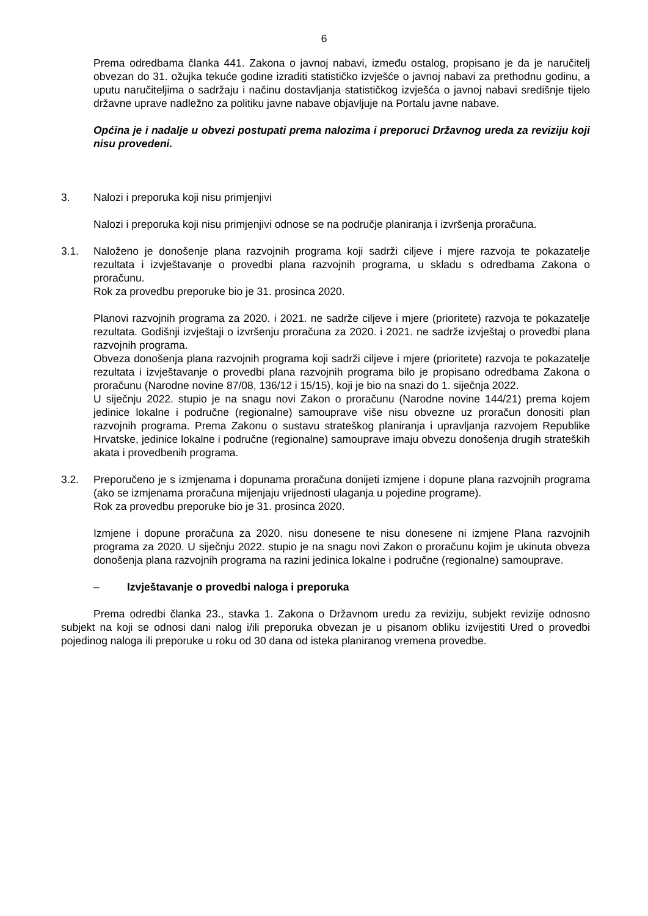6
Prema odredbama članka 441. Zakona o javnoj nabavi, između ostalog, propisano je da je naručitelj obvezan do 31. ožujka tekuće godine izraditi statističko izvješće o javnoj nabavi za prethodnu godinu, a uputu naručiteljima o sadržaju i načinu dostavljanja statističkog izvješća o javnoj nabavi središnje tijelo državne uprave nadležno za politiku javne nabave objavljuje na Portalu javne nabave.
Općina je i nadalje u obvezi postupati prema nalozima i preporuci Državnog ureda za reviziju koji nisu provedeni.
3. Nalozi i preporuka koji nisu primjenjivi
Nalozi i preporuka koji nisu primjenjivi odnose se na područje planiranja i izvršenja proračuna.
3.1. Naloženo je donošenje plana razvojnih programa koji sadrži ciljeve i mjere razvoja te pokazatelje rezultata i izvještavanje o provedbi plana razvojnih programa, u skladu s odredbama Zakona o proračunu.
Rok za provedbu preporuke bio je 31. prosinca 2020.
Planovi razvojnih programa za 2020. i 2021. ne sadrže ciljeve i mjere (prioritete) razvoja te pokazatelje rezultata. Godišnji izvještaji o izvršenju proračuna za 2020. i 2021. ne sadrže izvještaj o provedbi plana razvojnih programa.
Obveza donošenja plana razvojnih programa koji sadrži ciljeve i mjere (prioritete) razvoja te pokazatelje rezultata i izvještavanje o provedbi plana razvojnih programa bilo je propisano odredbama Zakona o proračunu (Narodne novine 87/08, 136/12 i 15/15), koji je bio na snazi do 1. siječnja 2022.
U siječnju 2022. stupio je na snagu novi Zakon o proračunu (Narodne novine 144/21) prema kojem jedinice lokalne i područne (regionalne) samouprave više nisu obvezne uz proračun donositi plan razvojnih programa. Prema Zakonu o sustavu strateškog planiranja i upravljanja razvojem Republike Hrvatske, jedinice lokalne i područne (regionalne) samouprave imaju obvezu donošenja drugih strateških akata i provedbenih programa.
3.2. Preporučeno je s izmjenama i dopunama proračuna donijeti izmjene i dopune plana razvojnih programa (ako se izmjenama proračuna mijenjaju vrijednosti ulaganja u pojedine programe).
Rok za provedbu preporuke bio je 31. prosinca 2020.
Izmjene i dopune proračuna za 2020. nisu donesene te nisu donesene ni izmjene Plana razvojnih programa za 2020. U siječnju 2022. stupio je na snagu novi Zakon o proračunu kojim je ukinuta obveza donošenja plana razvojnih programa na razini jedinica lokalne i područne (regionalne) samouprave.
– Izvještavanje o provedbi naloga i preporuka
Prema odredbi članka 23., stavka 1. Zakona o Državnom uredu za reviziju, subjekt revizije odnosno subjekt na koji se odnosi dani nalog i/ili preporuka obvezan je u pisanom obliku izvijestiti Ured o provedbi pojedinog naloga ili preporuke u roku od 30 dana od isteka planiranog vremena provedbe.